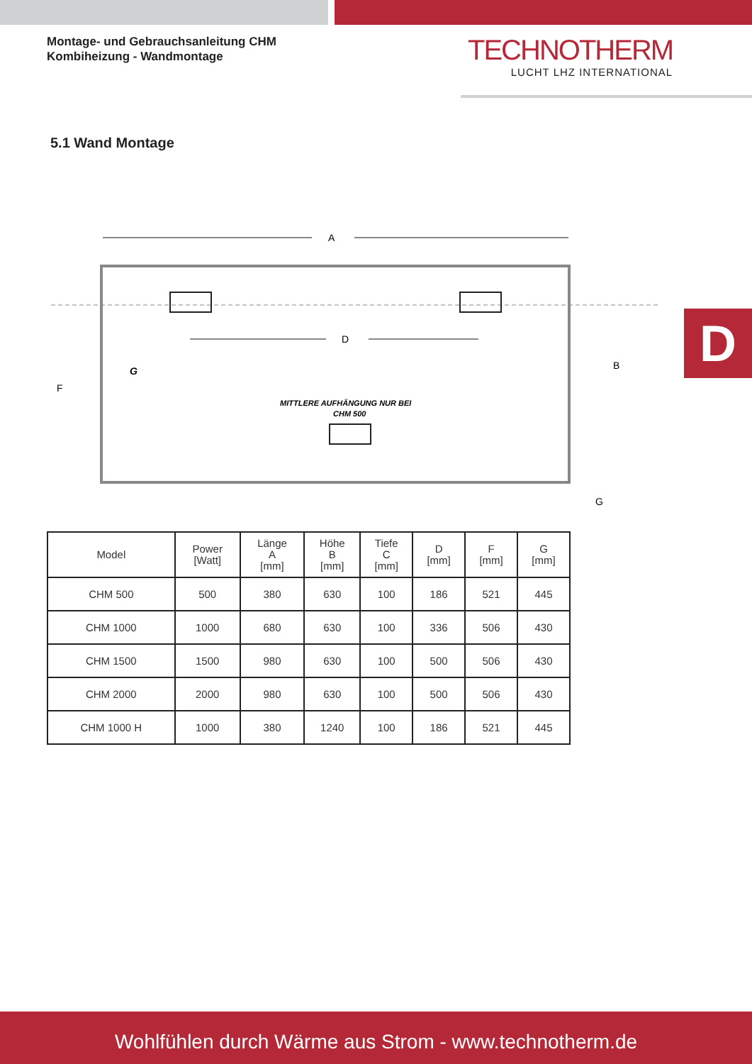Montage- und Gebrauchsanleitung CHM
Kombiheizung - Wandmontage
TECHNOTHERM
LUCHT LHZ INTERNATIONAL
5.1 Wand Montage
D
A
D
F
B
G
MITTLERE AUFHÄNGUNG NUR BEI
CHM 500
G
| Model | Power [Watt] | Länge A [mm] | Höhe B [mm] | Tiefe C [mm] | D [mm] | F [mm] | G [mm] |
| --- | --- | --- | --- | --- | --- | --- | --- |
| CHM 500 | 500 | 380 | 630 | 100 | 186 | 521 | 445 |
| CHM 1000 | 1000 | 680 | 630 | 100 | 336 | 506 | 430 |
| CHM 1500 | 1500 | 980 | 630 | 100 | 500 | 506 | 430 |
| CHM 2000 | 2000 | 980 | 630 | 100 | 500 | 506 | 430 |
| CHM 1000 H | 1000 | 380 | 1240 | 100 | 186 | 521 | 445 |
Wohlfühlen durch Wärme aus Strom - www.technotherm.de